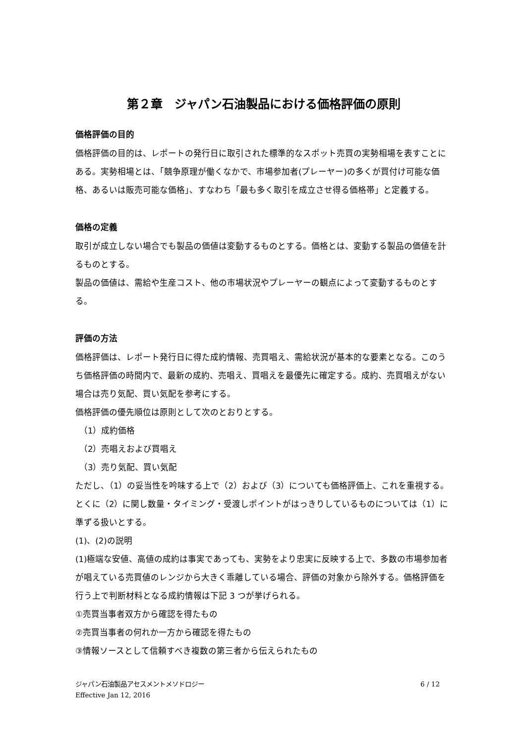第２章　ジャパン石油製品における価格評価の原則
価格評価の目的
価格評価の目的は、レポートの発行日に取引された標準的なスポット売買の実勢相場を表すことにある。実勢相場とは、「競争原理が働くなかで、市場参加者(プレーヤー)の多くが買付け可能な価格、あるいは販売可能な価格」、すなわち「最も多く取引を成立させ得る価格帯」と定義する。
価格の定義
取引が成立しない場合でも製品の価値は変動するものとする。価格とは、変動する製品の価値を計るものとする。
製品の価値は、需給や生産コスト、他の市場状況やプレーヤーの観点によって変動するものとする。
評価の方法
価格評価は、レポート発行日に得た成約情報、売買唱え、需給状況が基本的な要素となる。このうち価格評価の時間内で、最新の成約、売唱え、買唱えを最優先に確定する。成約、売買唱えがない場合は売り気配、買い気配を参考にする。
価格評価の優先順位は原則として次のとおりとする。
（1）成約価格
（2）売唱えおよび買唱え
（3）売り気配、買い気配
ただし、（1）の妥当性を吟味する上で（2）および（3）についても価格評価上、これを重視する。とくに（2）に関し数量・タイミング・受渡しポイントがはっきりしているものについては（1）に準ずる扱いとする。
(1)、(2)の説明
(1)極端な安値、高値の成約は事実であっても、実勢をより忠実に反映する上で、多数の市場参加者が唱えている売買値のレンジから大きく乖離している場合、評価の対象から除外する。価格評価を行う上で判断材料となる成約情報は下記 3 つが挙げられる。
①売買当事者双方から確認を得たもの
②売買当事者の何れか一方から確認を得たもの
③情報ソースとして信頼すべき複数の第三者から伝えられたもの
6 / 12 ジャパン石油製品アセスメントメソドロジー
Effective Jan 12, 2016